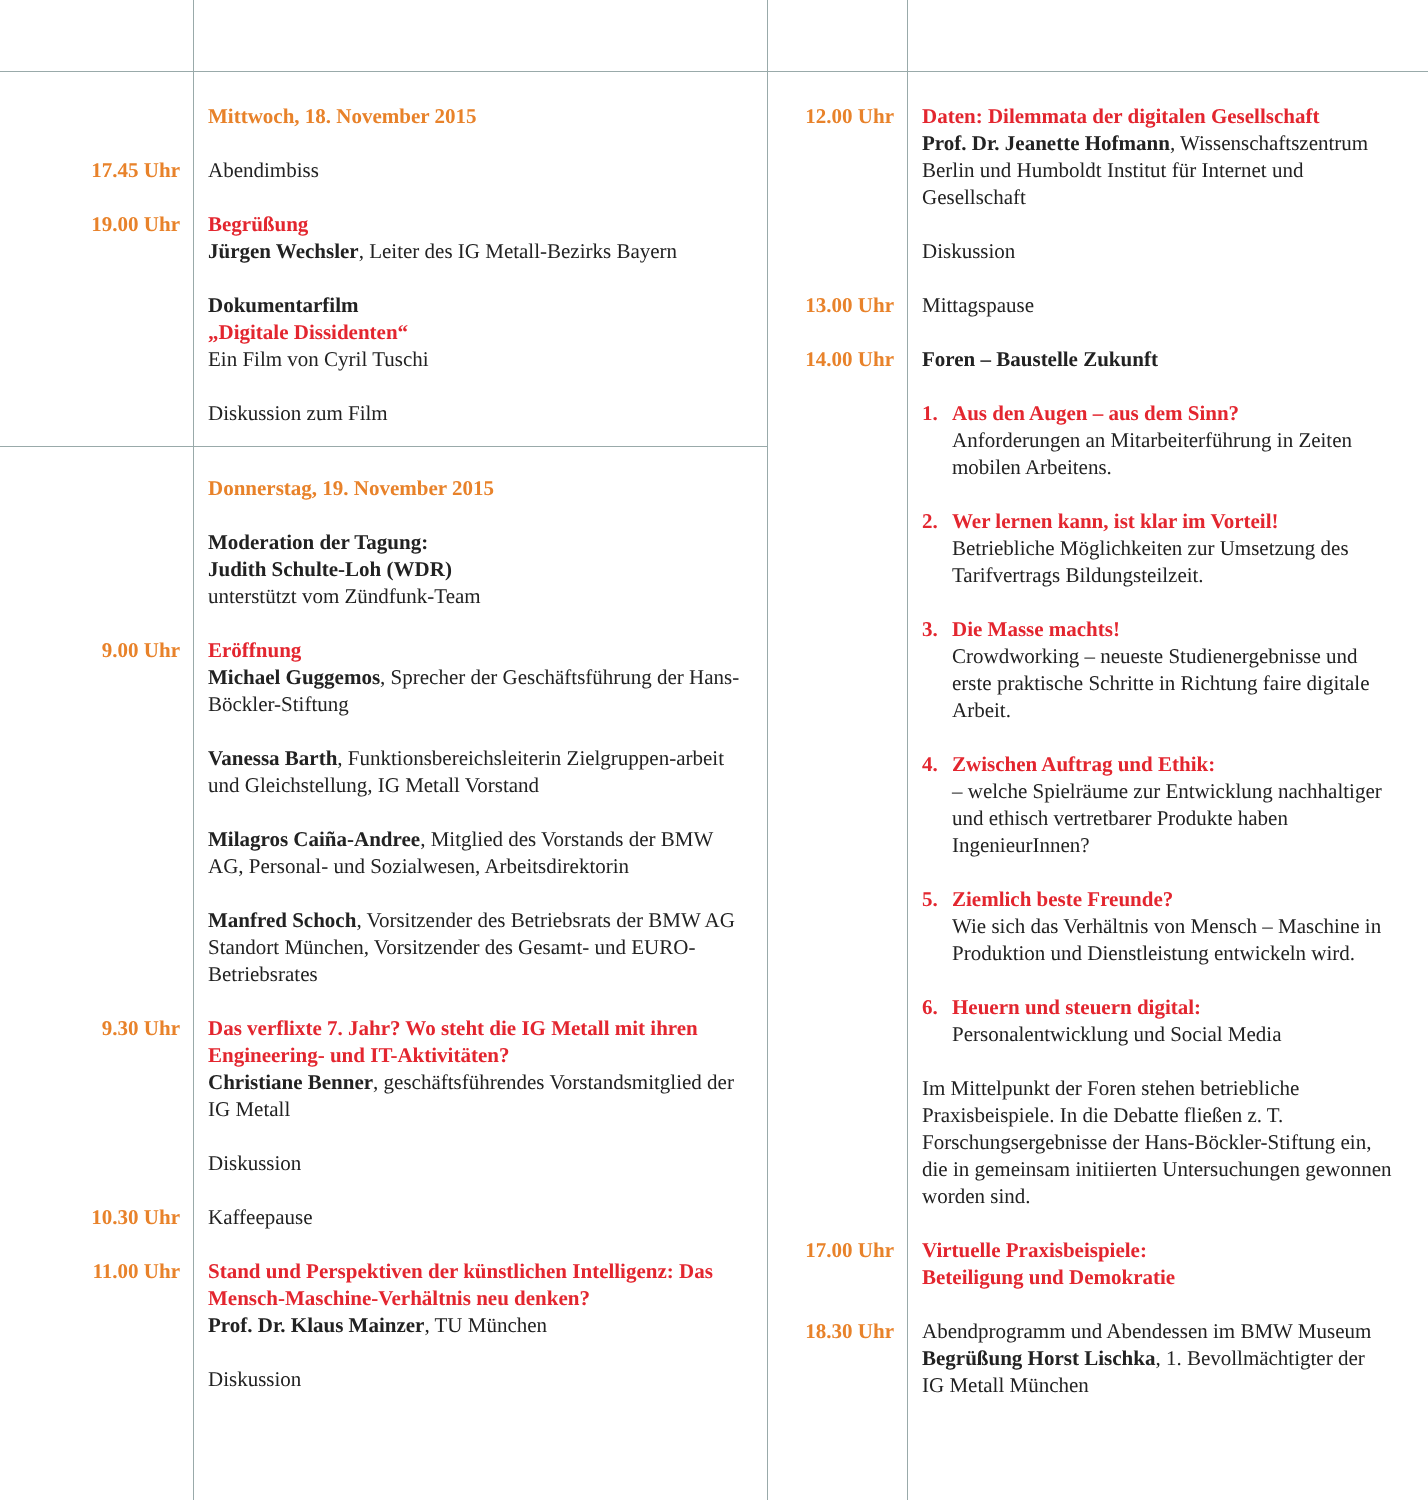Mittwoch, 18. November 2015
17.45 Uhr Abendimbiss
19.00 Uhr Begrüßung
Jürgen Wechsler, Leiter des IG Metall-Bezirks Bayern
Dokumentarfilm
„Digitale Dissidenten“
Ein Film von Cyril Tuschi
Diskussion zum Film
Donnerstag, 19. November 2015
Moderation der Tagung:
Judith Schulte-Loh (WDR)
unterstützt vom Zündfunk-Team
9.00 Uhr Eröffnung
Michael Guggemos, Sprecher der Geschäftsführung der Hans-Böckler-Stiftung
Vanessa Barth, Funktionsbereichsleiterin Zielgruppen-arbeit und Gleichstellung, IG Metall Vorstand
Milagros Caiña-Andree, Mitglied des Vorstands der BMW AG, Personal- und Sozialwesen, Arbeitsdirektorin
Manfred Schoch, Vorsitzender des Betriebsrats der BMW AG Standort München, Vorsitzender des Gesamt- und EURO-Betriebsrates
9.30 Uhr Das verflixte 7. Jahr? Wo steht die IG Metall mit ihren Engineering- und IT-Aktivitäten?
Christiane Benner, geschäftsführendes Vorstandsmitglied der IG Metall
Diskussion
10.30 Uhr Kaffeepause
11.00 Uhr Stand und Perspektiven der künstlichen Intelligenz: Das Mensch-Maschine-Verhältnis neu denken?
Prof. Dr. Klaus Mainzer, TU München
Diskussion
12.00 Uhr Daten: Dilemmata der digitalen Gesellschaft
Prof. Dr. Jeanette Hofmann, Wissenschaftszentrum Berlin und Humboldt Institut für Internet und Gesellschaft
Diskussion
13.00 Uhr Mittagspause
14.00 Uhr Foren – Baustelle Zukunft
1. Aus den Augen – aus dem Sinn?
Anforderungen an Mitarbeiterführung in Zeiten mobilen Arbeitens.
2. Wer lernen kann, ist klar im Vorteil!
Betriebliche Möglichkeiten zur Umsetzung des Tarifvertrags Bildungsteilzeit.
3. Die Masse machts!
Crowdworking – neueste Studienergebnisse und erste praktische Schritte in Richtung faire digitale Arbeit.
4. Zwischen Auftrag und Ethik:
– welche Spielräume zur Entwicklung nachhaltiger und ethisch vertretbarer Produkte haben IngenieurInnen?
5. Ziemlich beste Freunde?
Wie sich das Verhältnis von Mensch – Maschine in Produktion und Dienstleistung entwickeln wird.
6. Heuern und steuern digital:
Personalentwicklung und Social Media
Im Mittelpunkt der Foren stehen betriebliche Praxisbeispiele. In die Debatte fließen z. T. Forschungsergebnisse der Hans-Böckler-Stiftung ein, die in gemeinsam initiierten Untersuchungen gewonnen worden sind.
17.00 Uhr Virtuelle Praxisbeispiele:
Beteiligung und Demokratie
18.30 Uhr Abendprogramm und Abendessen im BMW Museum
Begrüßung Horst Lischka, 1. Bevollmächtigter der IG Metall München